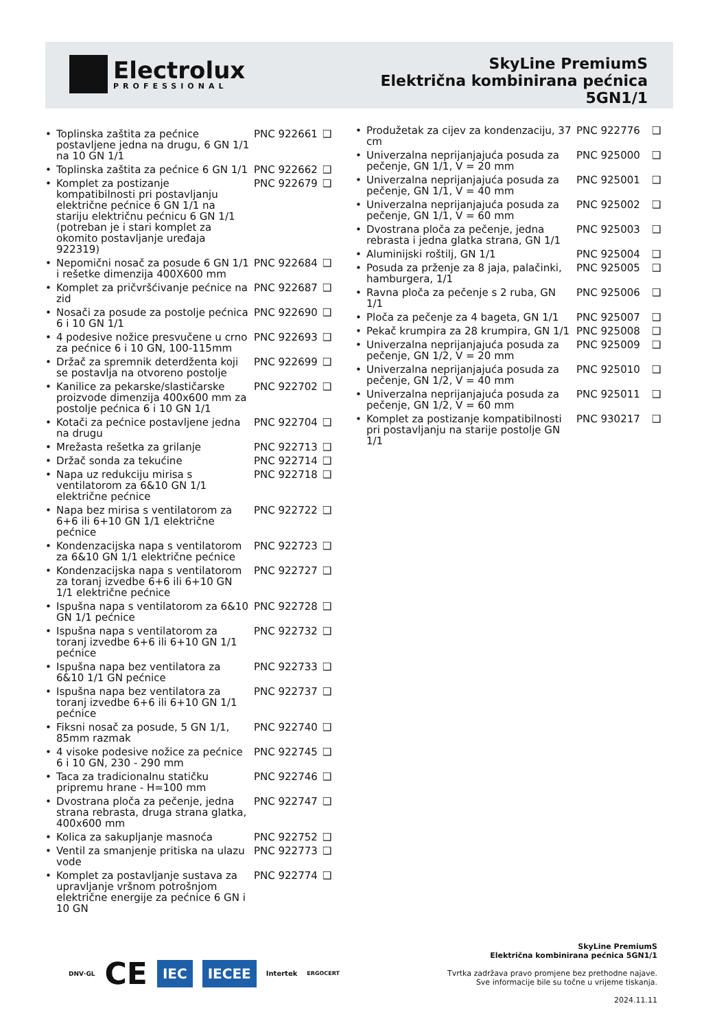Electrolux
PROFESSIONAL
SkyLine PremiumS
Električna kombinirana pećnica
5GN1/1
| • | Toplinska zaštita za pećnice postavljene jedna na drugu, 6 GN 1/1 na 10 GN 1/1 | PNC 922661 | ❑ |
| • | Toplinska zaštita za pećnice 6 GN 1/1 | PNC 922662 | ❑ |
| • | Komplet za postizanje kompatibilnosti pri postavljanju električne pećnice 6 GN 1/1 na stariju električnu pećnicu 6 GN 1/1 (potreban je i stari komplet za okomito postavljanje uređaja 922319) | PNC 922679 | ❑ |
| • | Nepomični nosač za posude 6 GN 1/1 i rešetke dimenzija 400X600 mm | PNC 922684 | ❑ |
| • | Komplet za pričvršćivanje pećnice na zid | PNC 922687 | ❑ |
| • | Nosači za posude za postolje pećnica 6 i 10 GN 1/1 | PNC 922690 | ❑ |
| • | 4 podesive nožice presvučene u crno za pećnice 6 i 10 GN, 100-115mm | PNC 922693 | ❑ |
| • | Držač za spremnik deterdženta koji se postavlja na otvoreno postolje | PNC 922699 | ❑ |
| • | Kanilice za pekarske/slastičarske proizvode dimenzija 400x600 mm za postolje pećnica 6 i 10 GN 1/1 | PNC 922702 | ❑ |
| • | Kotači za pećnice postavljene jedna na drugu | PNC 922704 | ❑ |
| • | Mrežasta rešetka za grilanje | PNC 922713 | ❑ |
| • | Držač sonda za tekućine | PNC 922714 | ❑ |
| • | Napa uz redukciju mirisa s ventilatorom za 6&10 GN 1/1 električne pećnice | PNC 922718 | ❑ |
| • | Napa bez mirisa s ventilatorom za 6+6 ili 6+10 GN 1/1 električne pećnice | PNC 922722 | ❑ |
| • | Kondenzacijska napa s ventilatorom za 6&10 GN 1/1 električne pećnice | PNC 922723 | ❑ |
| • | Kondenzacijska napa s ventilatorom za toranj izvedbe 6+6 ili 6+10 GN 1/1 električne pećnice | PNC 922727 | ❑ |
| • | Ispušna napa s ventilatorom za 6&10 GN 1/1 pećnice | PNC 922728 | ❑ |
| • | Ispušna napa s ventilatorom za toranj izvedbe 6+6 ili 6+10 GN 1/1 pećnice | PNC 922732 | ❑ |
| • | Ispušna napa bez ventilatora za 6&10 1/1 GN pećnice | PNC 922733 | ❑ |
| • | Ispušna napa bez ventilatora za toranj izvedbe 6+6 ili 6+10 GN 1/1 pećnice | PNC 922737 | ❑ |
| • | Fiksni nosač za posude, 5 GN 1/1, 85mm razmak | PNC 922740 | ❑ |
| • | 4 visoke podesive nožice za pećnice 6 i 10 GN, 230 - 290 mm | PNC 922745 | ❑ |
| • | Taca za tradicionalnu statičku pripremu hrane - H=100 mm | PNC 922746 | ❑ |
| • | Dvostrana ploča za pečenje, jedna strana rebrasta, druga strana glatka, 400x600 mm | PNC 922747 | ❑ |
| • | Kolica za sakupljanje masnoća | PNC 922752 | ❑ |
| • | Ventil za smanjenje pritiska na ulazu vode | PNC 922773 | ❑ |
| • | Komplet za postavljanje sustava za upravljanje vršnom potrošnjom električne energije za pećnice 6 GN i 10 GN | PNC 922774 | ❑ |
| • | Produžetak za cijev za kondenzaciju, 37 cm | PNC 922776 | ❑ |
| • | Univerzalna neprijanjajuća posuda za pečenje, GN 1/1, V = 20 mm | PNC 925000 | ❑ |
| • | Univerzalna neprijanjajuća posuda za pečenje, GN 1/1, V = 40 mm | PNC 925001 | ❑ |
| • | Univerzalna neprijanjajuća posuda za pečenje, GN 1/1, V = 60 mm | PNC 925002 | ❑ |
| • | Dvostrana ploča za pečenje, jedna rebrasta i jedna glatka strana, GN 1/1 | PNC 925003 | ❑ |
| • | Aluminijski roštilj, GN 1/1 | PNC 925004 | ❑ |
| • | Posuda za prženje za 8 jaja, palačinki, hamburgera, 1/1 | PNC 925005 | ❑ |
| • | Ravna ploča za pečenje s 2 ruba, GN 1/1 | PNC 925006 | ❑ |
| • | Ploča za pečenje za 4 bageta, GN 1/1 | PNC 925007 | ❑ |
| • | Pekač krumpira za 28 krumpira, GN 1/1 | PNC 925008 | ❑ |
| • | Univerzalna neprijanjajuća posuda za pečenje, GN 1/2, V = 20 mm | PNC 925009 | ❑ |
| • | Univerzalna neprijanjajuća posuda za pečenje, GN 1/2, V = 40 mm | PNC 925010 | ❑ |
| • | Univerzalna neprijanjajuća posuda za pečenje, GN 1/2, V = 60 mm | PNC 925011 | ❑ |
| • | Komplet za postizanje kompatibilnosti pri postavljanju na starije postolje GN 1/1 | PNC 930217 | ❑ |
DNV·GL CE IEC IECEE Intertek ERGOCERT
SkyLine PremiumS
Električna kombinirana pećnica 5GN1/1
Tvrtka zadržava pravo promjene bez prethodne najave.
Sve informacije bile su točne u vrijeme tiskanja.
2024.11.11